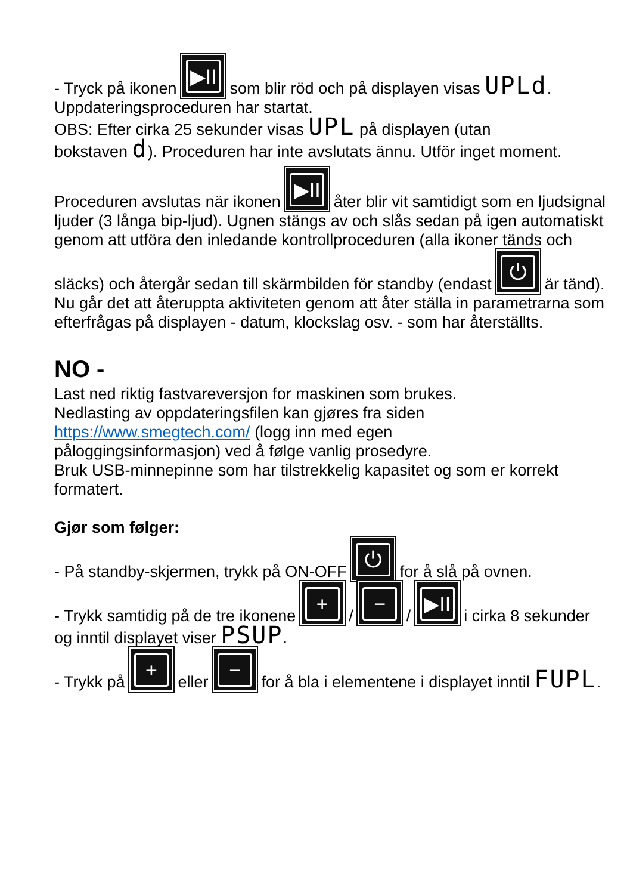- Tryck på ikonen ▶II som blir röd och på displayen visas UPLd.
Uppdateringsproceduren har startat.
OBS: Efter cirka 25 sekunder visas UPL på displayen (utan
bokstaven d). Proceduren har inte avslutats ännu. Utför inget moment.
Proceduren avslutas när ikonen ▶II åter blir vit samtidigt som en ljudsignal ljuder (3 långa bip-ljud). Ugnen stängs av och slås sedan på igen automatiskt genom att utföra den inledande kontrollproceduren (alla ikoner tänds och släcks) och återgår sedan till skärmbilden för standby (endast ⏻ är tänd). Nu går det att återuppta aktiviteten genom att åter ställa in parametrarna som efterfrågas på displayen - datum, klockslag osv. - som har återställts.
NO -
Last ned riktig fastvareversjon for maskinen som brukes.
Nedlasting av oppdateringsfilen kan gjøres fra siden
https://www.smegtech.com/ (logg inn med egen
påloggingsinformasjon) ved å følge vanlig prosedyre.
Bruk USB-minnepinne som har tilstrekkelig kapasitet og som er korrekt formatert.
Gjør som følger:
- På standby-skjermen, trykk på ON-OFF ⏻ for å slå på ovnen.
- Trykk samtidig på de tre ikonene + / − / ▶II i cirka 8 sekunder og inntil displayet viser PSUP.
- Trykk på + eller − for å bla i elementene i displayet inntil FUPL.